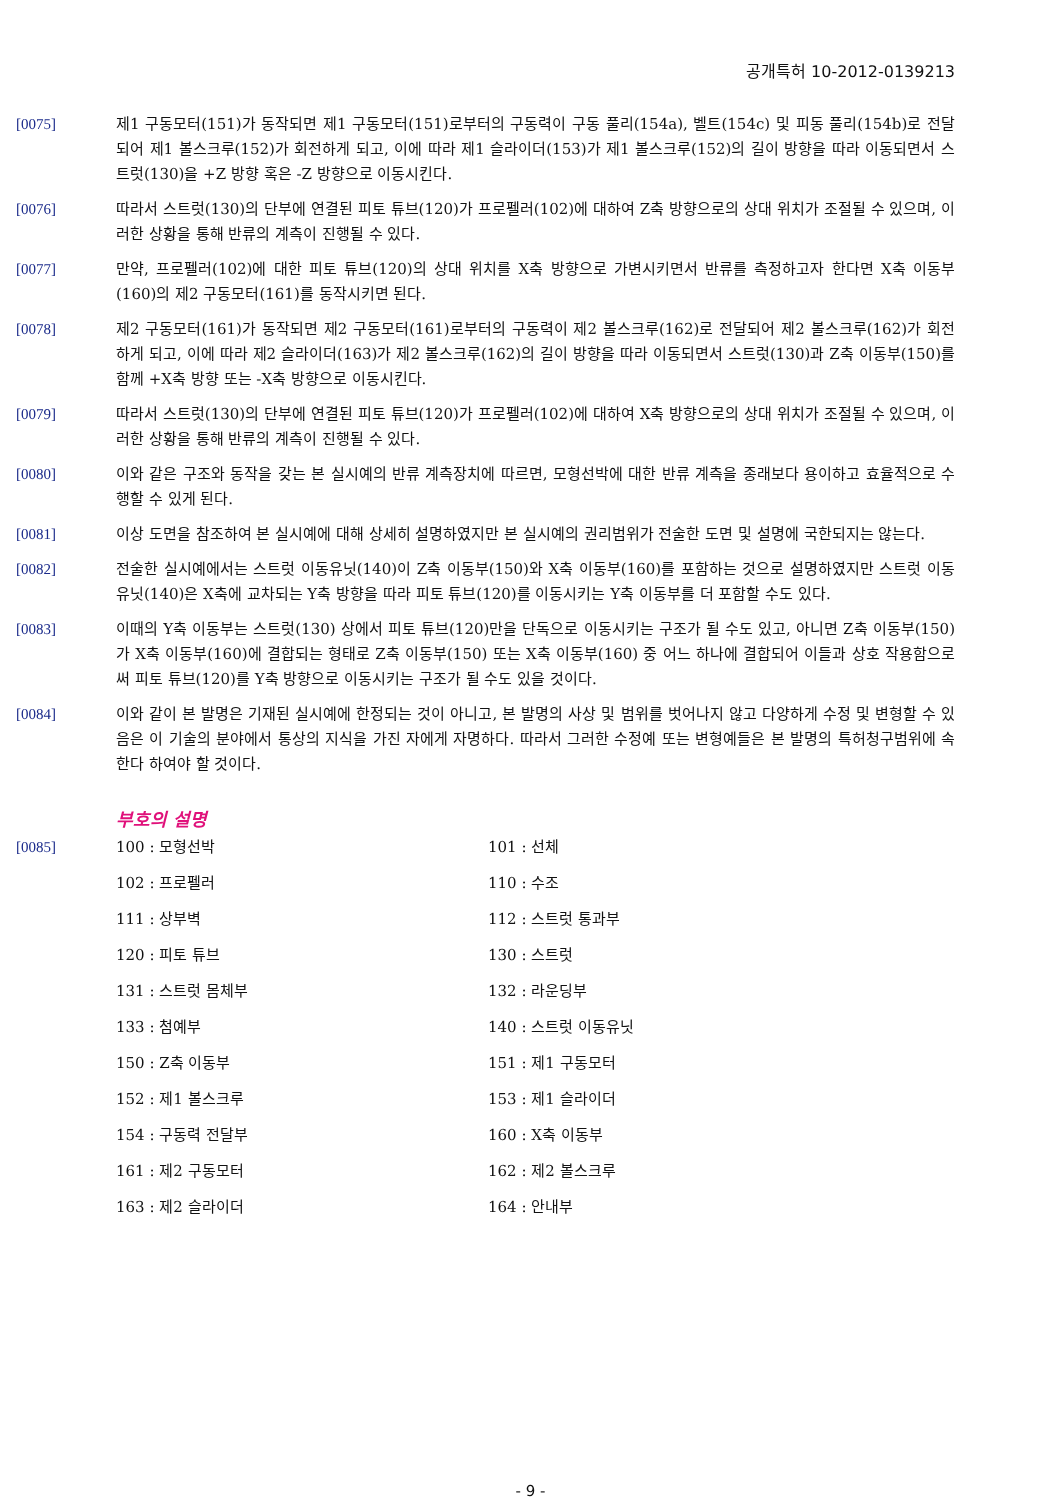공개특허 10-2012-0139213
[0075] 제1 구동모터(151)가 동작되면 제1 구동모터(151)로부터의 구동력이 구동 풀리(154a), 벨트(154c) 및 피동 풀리(154b)로 전달되어 제1 볼스크루(152)가 회전하게 되고, 이에 따라 제1 슬라이더(153)가 제1 볼스크루(152)의 길이 방향을 따라 이동되면서 스트럿(130)을 +Z 방향 혹은 -Z 방향으로 이동시킨다.
[0076] 따라서 스트럿(130)의 단부에 연결된 피토 튜브(120)가 프로펠러(102)에 대하여 Z축 방향으로의 상대 위치가 조절될 수 있으며, 이러한 상황을 통해 반류의 계측이 진행될 수 있다.
[0077] 만약, 프로펠러(102)에 대한 피토 튜브(120)의 상대 위치를 X축 방향으로 가변시키면서 반류를 측정하고자 한다면 X축 이동부(160)의 제2 구동모터(161)를 동작시키면 된다.
[0078] 제2 구동모터(161)가 동작되면 제2 구동모터(161)로부터의 구동력이 제2 볼스크루(162)로 전달되어 제2 볼스크루(162)가 회전하게 되고, 이에 따라 제2 슬라이더(163)가 제2 볼스크루(162)의 길이 방향을 따라 이동되면서 스트럿(130)과 Z축 이동부(150)를 함께 +X축 방향 또는 -X축 방향으로 이동시킨다.
[0079] 따라서 스트럿(130)의 단부에 연결된 피토 튜브(120)가 프로펠러(102)에 대하여 X축 방향으로의 상대 위치가 조절될 수 있으며, 이러한 상황을 통해 반류의 계측이 진행될 수 있다.
[0080] 이와 같은 구조와 동작을 갖는 본 실시예의 반류 계측장치에 따르면, 모형선박에 대한 반류 계측을 종래보다 용이하고 효율적으로 수행할 수 있게 된다.
[0081] 이상 도면을 참조하여 본 실시예에 대해 상세히 설명하였지만 본 실시예의 권리범위가 전술한 도면 및 설명에 국한되지는 않는다.
[0082] 전술한 실시예에서는 스트럿 이동유닛(140)이 Z축 이동부(150)와 X축 이동부(160)를 포함하는 것으로 설명하였지만 스트럿 이동유닛(140)은 X축에 교차되는 Y축 방향을 따라 피토 튜브(120)를 이동시키는 Y축 이동부를 더 포함할 수도 있다.
[0083] 이때의 Y축 이동부는 스트럿(130) 상에서 피토 튜브(120)만을 단독으로 이동시키는 구조가 될 수도 있고, 아니면 Z축 이동부(150)가 X축 이동부(160)에 결합되는 형태로 Z축 이동부(150) 또는 X축 이동부(160) 중 어느 하나에 결합되어 이들과 상호 작용함으로써 피토 튜브(120)를 Y축 방향으로 이동시키는 구조가 될 수도 있을 것이다.
[0084] 이와 같이 본 발명은 기재된 실시예에 한정되는 것이 아니고, 본 발명의 사상 및 범위를 벗어나지 않고 다양하게 수정 및 변형할 수 있음은 이 기술의 분야에서 통상의 지식을 가진 자에게 자명하다. 따라서 그러한 수정예 또는 변형예들은 본 발명의 특허청구범위에 속한다 하여야 할 것이다.
부호의 설명
[0085]
100 : 모형선박
101 : 선체
102 : 프로펠러
110 : 수조
111 : 상부벽
112 : 스트럿 통과부
120 : 피토 튜브
130 : 스트럿
131 : 스트럿 몸체부
132 : 라운딩부
133 : 첨예부
140 : 스트럿 이동유닛
150 : Z축 이동부
151 : 제1 구동모터
152 : 제1 볼스크루
153 : 제1 슬라이더
154 : 구동력 전달부
160 : X축 이동부
161 : 제2 구동모터
162 : 제2 볼스크루
163 : 제2 슬라이더
164 : 안내부
- 9 -